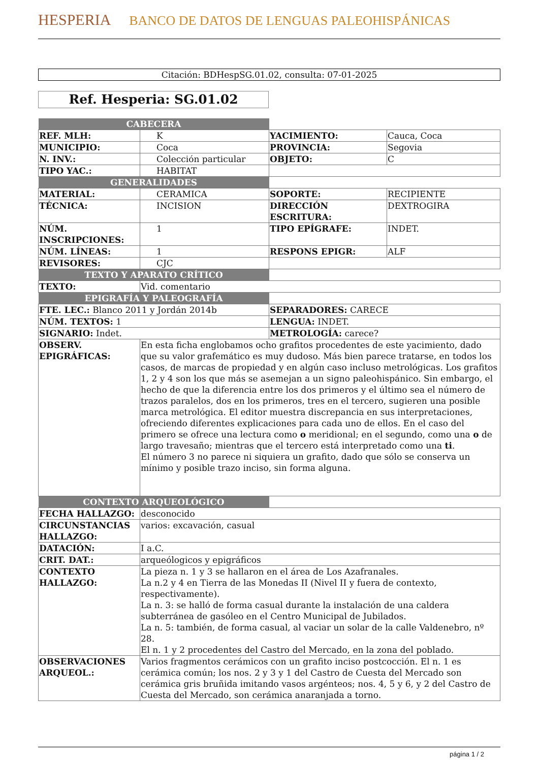HESPERIA BANCO DE DATOS DE LENGUAS PALEOHISPÁNICAS
Citación: BDHespSG.01.02, consulta: 07-01-2025
Ref. Hesperia: SG.01.02
| CABECERA | | | |
| REF. MLH: | K | YACIMIENTO: | Cauca, Coca |
| MUNICIPIO: | Coca | PROVINCIA: | Segovia |
| N. INV.: | Colección particular | OBJETO: | C |
| TIPO YAC.: | HABITAT | | |
| GENERALIDADES | | | |
| MATERIAL: | CERAMICA | SOPORTE: | RECIPIENTE |
| TÉCNICA: | INCISION | DIRECCIÓN ESCRITURA: | DEXTROGIRA |
| NÚM. INSCRIPCIONES: | 1 | TIPO EPÍGRAFE: | INDET. |
| NÚM. LÍNEAS: | 1 | RESPONS EPIGR: | ALF |
| REVISORES: | CJC | | |
| TEXTO Y APARATO CRÍTICO | | | |
| TEXTO: | Vid. comentario | | |
| EPIGRAFÍA Y PALEOGRAFÍA | | | |
| FTE. LEC.: Blanco 2011 y Jordán 2014b | | SEPARADORES: CARECE | |
| NÚM. TEXTOS: 1 | | LENGUA: INDET. | |
| SIGNARIO: Indet. | | METROLOGÍA: carece? | |
| OBSERV. EPIGRÁFICAS: | En esta ficha englobamos ocho grafitos procedentes de este yacimiento, dado que su valor grafemático es muy dudoso. Más bien parece tratarse, en todos los casos, de marcas de propiedad y en algún caso incluso metrológicas. Los grafitos 1, 2 y 4 son los que más se asemejan a un signo paleohispánico. Sin embargo, el hecho de que la diferencia entre los dos primeros y el último sea el número de trazos paralelos, dos en los primeros, tres en el tercero, sugieren una posible marca metrológica. El editor muestra discrepancia en sus interpretaciones, ofreciendo diferentes explicaciones para cada uno de ellos. En el caso del primero se ofrece una lectura como o meridional; en el segundo, como una o de largo travesaño; mientras que el tercero está interpretado como una ti . El número 3 no parece ni siquiera un grafito, dado que sólo se conserva un mínimo y posible trazo inciso, sin forma alguna. | | |
| CONTEXTO ARQUEOLÓGICO | | | |
| FECHA HALLAZGO: | desconocido | | |
| CIRCUNSTANCIAS HALLAZGO: | varios: excavación, casual | | |
| DATACIÓN: | I a.C. | | |
| CRIT. DAT.: | arqueólogicos y epigráficos | | |
| CONTEXTO HALLAZGO: | La pieza n. 1 y 3 se hallaron en el área de Los Azafranales. La n.2 y 4 en Tierra de las Monedas II (Nivel II y fuera de contexto, respectivamente). La n. 3: se halló de forma casual durante la instalación de una caldera subterránea de gasóleo en el Centro Municipal de Jubilados. La n. 5: también, de forma casual, al vaciar un solar de la calle Valdenebro, nº 28. El n. 1 y 2 procedentes del Castro del Mercado, en la zona del poblado. | | |
| OBSERVACIONES ARQUEOL.: | Varios fragmentos cerámicos con un grafito inciso postcocción. El n. 1 es cerámica común; los nos. 2 y 3 y 1 del Castro de Cuesta del Mercado son cerámica gris bruñida imitando vasos argénteos; nos. 4, 5 y 6, y 2 del Castro de Cuesta del Mercado, son cerámica anaranjada a torno. | | |
página 1 / 2